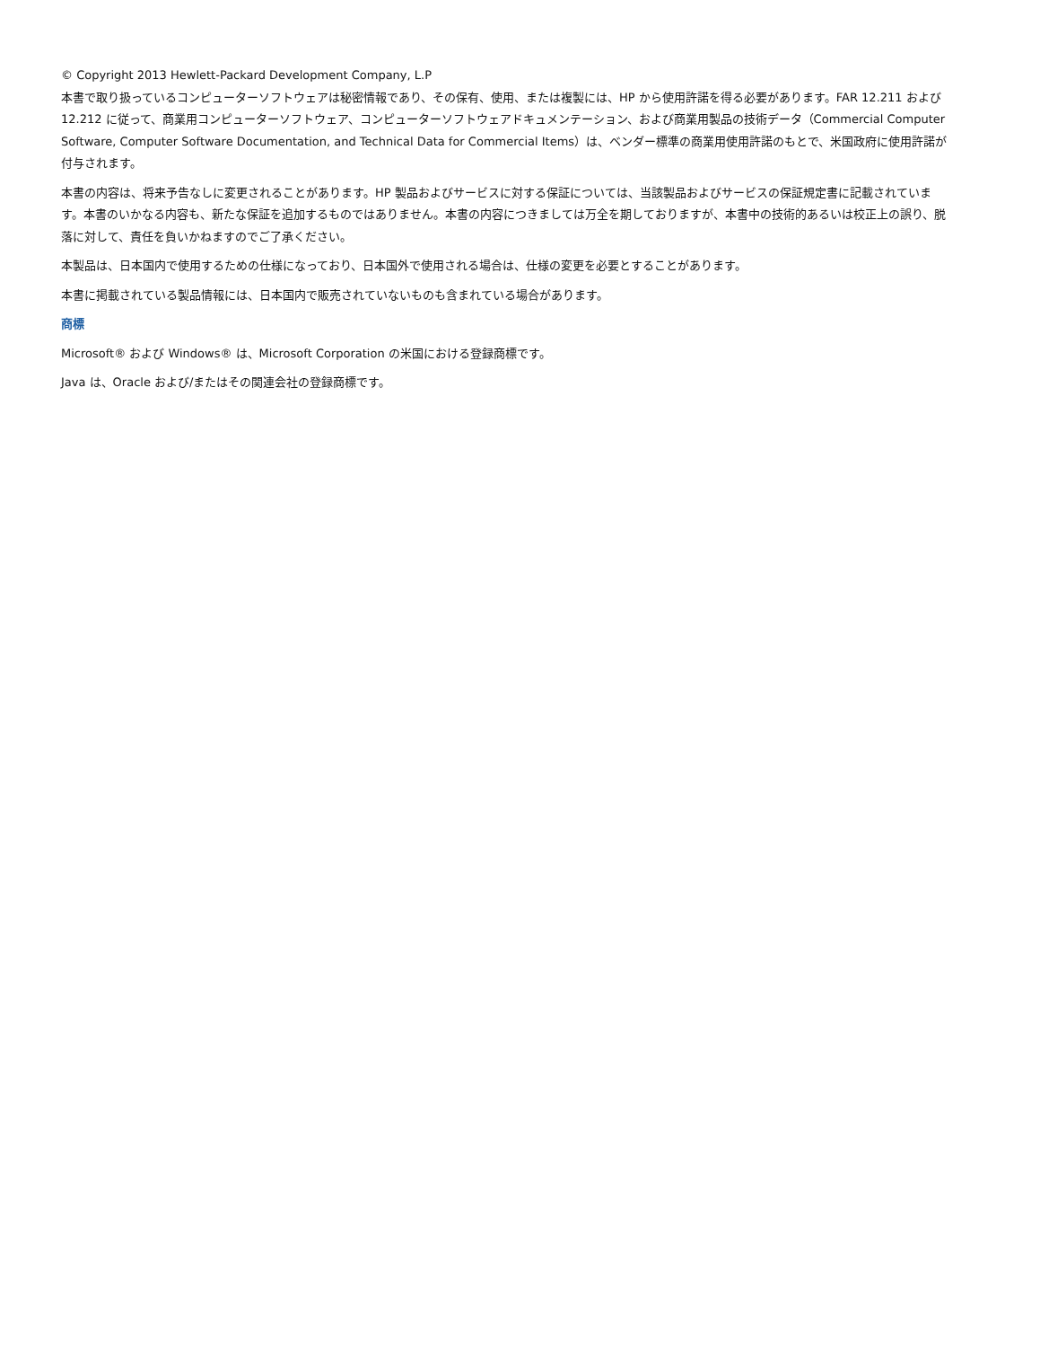© Copyright 2013 Hewlett-Packard Development Company, L.P
本書で取り扱っているコンピューターソフトウェアは秘密情報であり、その保有、使用、または複製には、HP から使用許諾を得る必要があります。FAR 12.211 および 12.212 に従って、商業用コンピューターソフトウェア、コンピューターソフトウェアドキュメンテーション、および商業用製品の技術データ（Commercial Computer Software, Computer Software Documentation, and Technical Data for Commercial Items）は、ベンダー標準の商業用使用許諾のもとで、米国政府に使用許諾が付与されます。
本書の内容は、将来予告なしに変更されることがあります。HP 製品およびサービスに対する保証については、当該製品およびサービスの保証規定書に記載されています。本書のいかなる内容も、新たな保証を追加するものではありません。本書の内容につきましては万全を期しておりますが、本書中の技術的あるいは校正上の誤り、脱落に対して、責任を負いかねますのでご了承ください。
本製品は、日本国内で使用するための仕様になっており、日本国外で使用される場合は、仕様の変更を必要とすることがあります。
本書に掲載されている製品情報には、日本国内で販売されていないものも含まれている場合があります。
商標
Microsoft® および Windows® は、Microsoft Corporation の米国における登録商標です。
Java は、Oracle および/またはその関連会社の登録商標です。